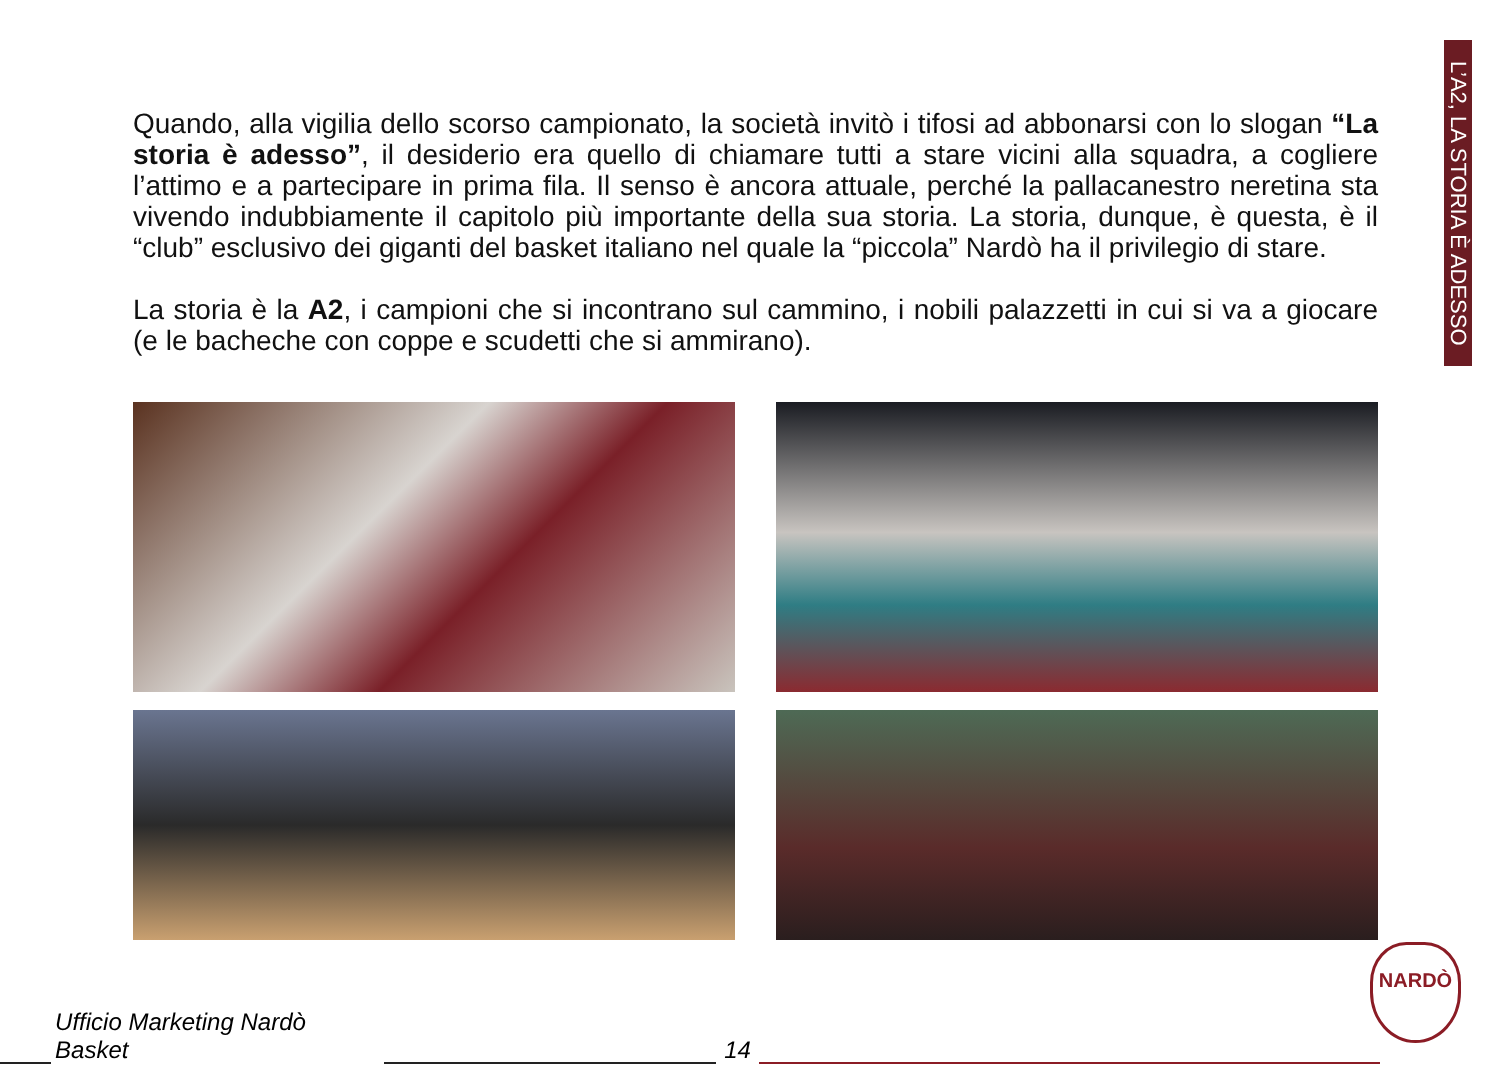L’A2, LA STORIA È ADESSO
Quando, alla vigilia dello scorso campionato, la società invitò i tifosi ad abbonarsi con lo slogan “La storia è adesso”, il desiderio era quello di chiamare tutti a stare vicini alla squadra, a cogliere l’attimo e a partecipare in prima fila. Il senso è ancora attuale, perché la pallacanestro neretina sta vivendo indubbiamente il capitolo più importante della sua storia. La storia, dunque, è questa, è il “club” esclusivo dei giganti del basket italiano nel quale la “piccola” Nardò ha il privilegio di stare.
La storia è la A2, i campioni che si incontrano sul cammino, i nobili palazzetti in cui si va a giocare (e le bacheche con coppe e scudetti che si ammirano).
Ufficio Marketing Nardò Basket
14
NARDÒ